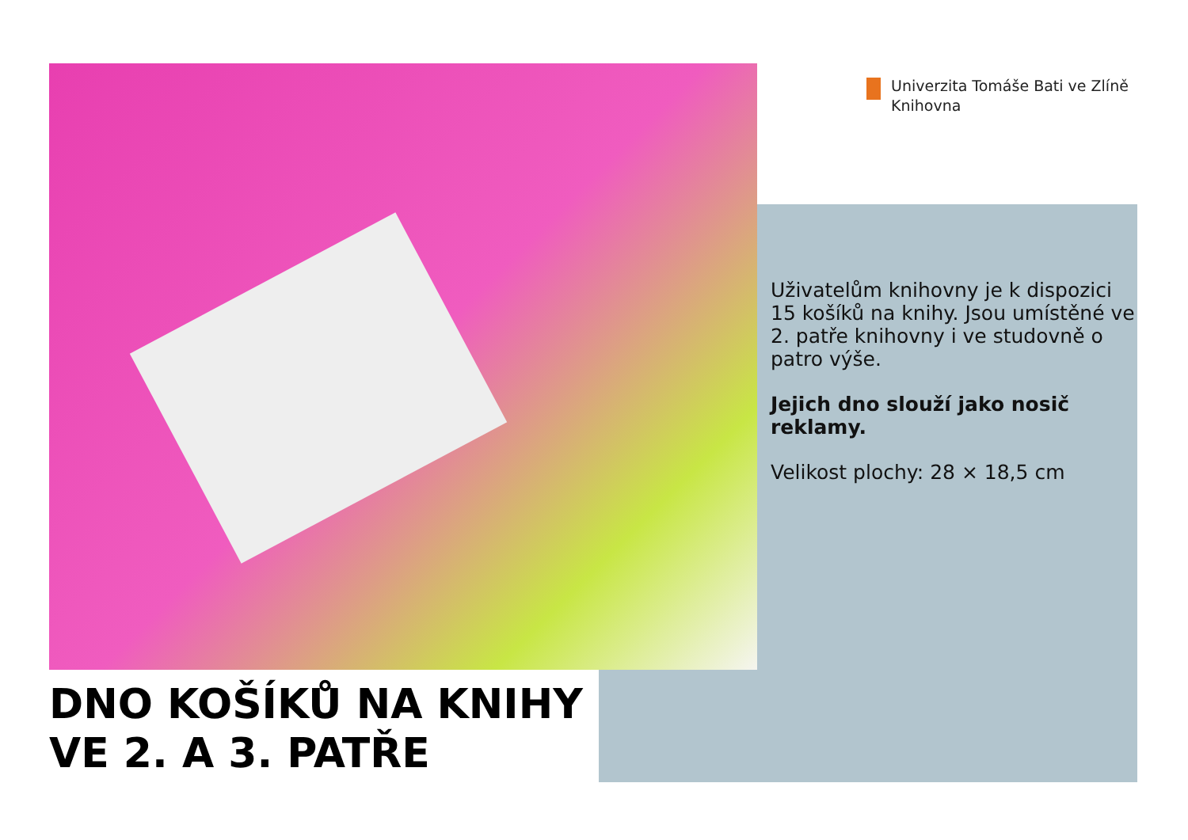Univerzita Tomáše Bati ve Zlíně
Knihovna
Uživatelům knihovny je k dispozici 15 košíků na knihy. Jsou umístěné ve 2. patře knihovny i ve studovně o patro výše.
Jejich dno slouží jako nosič reklamy.
Velikost plochy: 28 × 18,5 cm
DNO KOŠÍKŮ NA KNIHY
VE 2. A 3. PATŘE